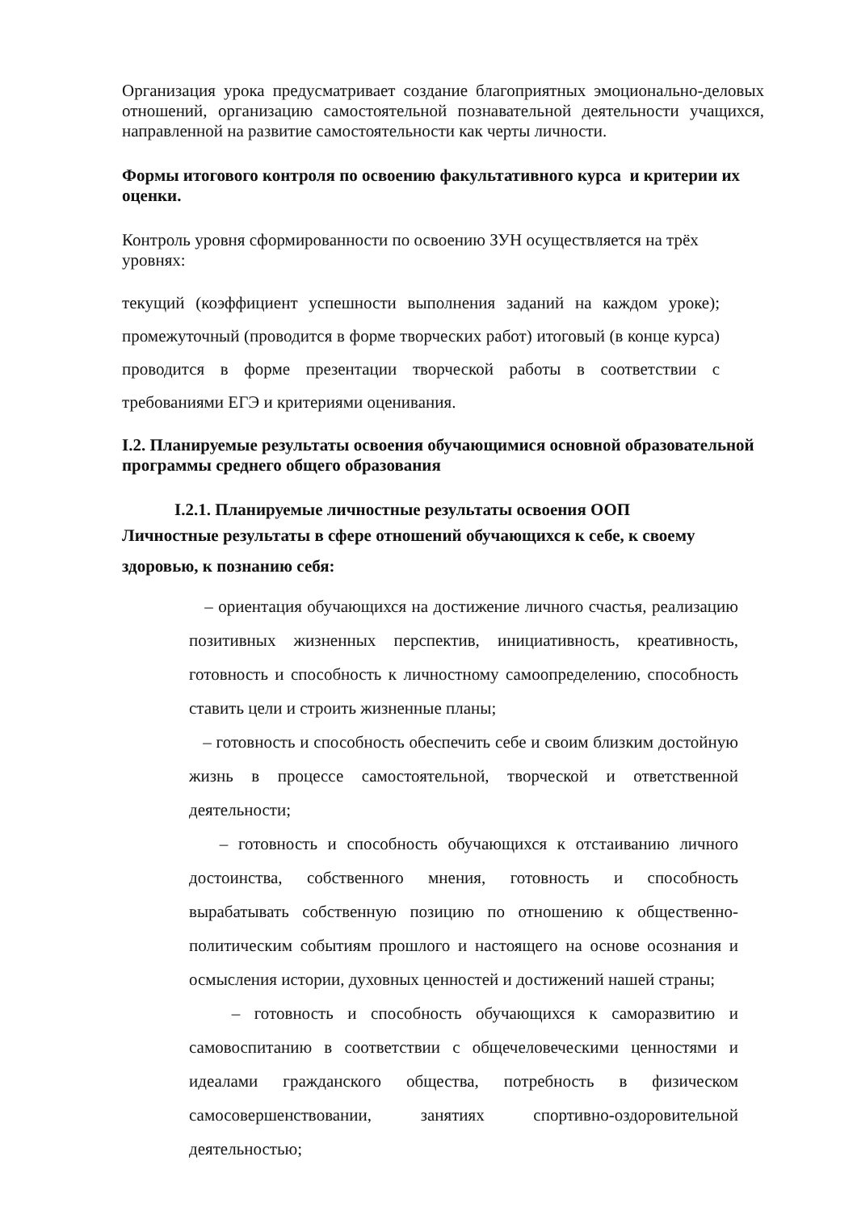Организация урока предусматривает создание благоприятных эмоционально-деловых отношений, организацию самостоятельной познавательной деятельности учащихся, направленной на развитие самостоятельности как черты личности.
Формы итогового контроля по освоению факультативного курса и критерии их оценки.
Контроль уровня сформированности по освоению ЗУН осуществляется на трёх уровнях:
текущий (коэффициент успешности выполнения заданий на каждом уроке); промежуточный (проводится в форме творческих работ) итоговый (в конце курса) проводится в форме презентации творческой работы в соответствии с требованиями ЕГЭ и критериями оценивания.
I.2. Планируемые результаты освоения обучающимися основной образовательной программы среднего общего образования
I.2.1. Планируемые личностные результаты освоения ООП
Личностные результаты в сфере отношений обучающихся к себе, к своему здоровью, к познанию себя:
– ориентация обучающихся на достижение личного счастья, реализацию позитивных жизненных перспектив, инициативность, креативность, готовность и способность к личностному самоопределению, способность ставить цели и строить жизненные планы;
– готовность и способность обеспечить себе и своим близким достойную жизнь в процессе самостоятельной, творческой и ответственной деятельности;
– готовность и способность обучающихся к отстаиванию личного достоинства, собственного мнения, готовность и способность вырабатывать собственную позицию по отношению к общественно-политическим событиям прошлого и настоящего на основе осознания и осмысления истории, духовных ценностей и достижений нашей страны;
– готовность и способность обучающихся к саморазвитию и самовоспитанию в соответствии с общечеловеческими ценностями и идеалами гражданского общества, потребность в физическом самосовершенствовании, занятиях спортивно-оздоровительной деятельностью;